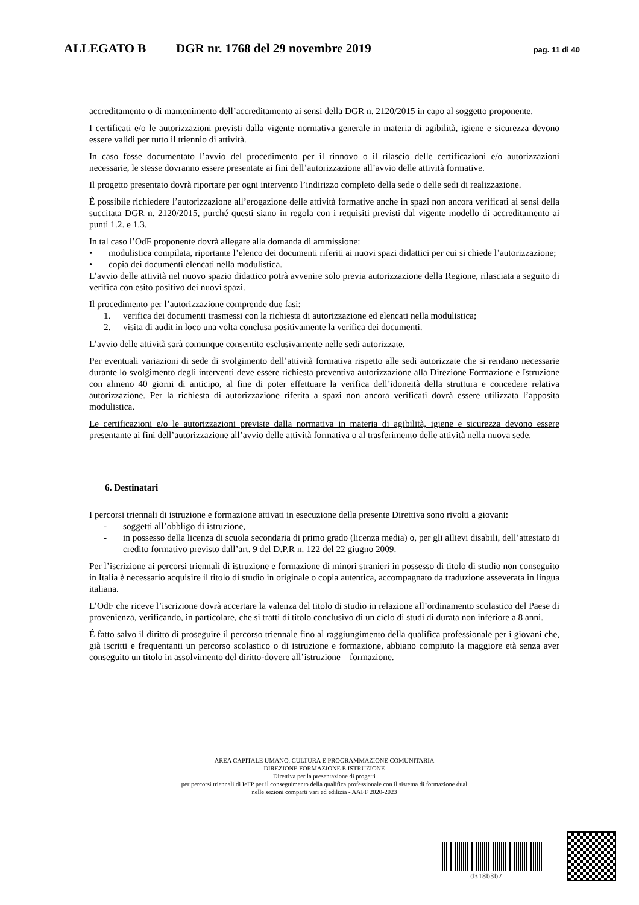ALLEGATO B DGR nr. 1768 del 29 novembre 2019 pag. 11 di 40
accreditamento o di mantenimento dell’accreditamento ai sensi della DGR n. 2120/2015 in capo al soggetto proponente.
I certificati e/o le autorizzazioni previsti dalla vigente normativa generale in materia di agibilità, igiene e sicurezza devono essere validi per tutto il triennio di attività.
In caso fosse documentato l’avvio del procedimento per il rinnovo o il rilascio delle certificazioni e/o autorizzazioni necessarie, le stesse dovranno essere presentate ai fini dell’autorizzazione all’avvio delle attività formative.
Il progetto presentato dovrà riportare per ogni intervento l’indirizzo completo della sede o delle sedi di realizzazione.
È possibile richiedere l’autorizzazione all’erogazione delle attività formative anche in spazi non ancora verificati ai sensi della succitata DGR n. 2120/2015, purché questi siano in regola con i requisiti previsti dal vigente modello di accreditamento ai punti 1.2. e 1.3.
In tal caso l’OdF proponente dovrà allegare alla domanda di ammissione:
• modulistica compilata, riportante l’elenco dei documenti riferiti ai nuovi spazi didattici per cui si chiede l’autorizzazione;
• copia dei documenti elencati nella modulistica.
L’avvio delle attività nel nuovo spazio didattico potrà avvenire solo previa autorizzazione della Regione, rilasciata a seguito di verifica con esito positivo dei nuovi spazi.
Il procedimento per l’autorizzazione comprende due fasi:
1. verifica dei documenti trasmessi con la richiesta di autorizzazione ed elencati nella modulistica;
2. visita di audit in loco una volta conclusa positivamente la verifica dei documenti.
L’avvio delle attività sarà comunque consentito esclusivamente nelle sedi autorizzate.
Per eventuali variazioni di sede di svolgimento dell’attività formativa rispetto alle sedi autorizzate che si rendano necessarie durante lo svolgimento degli interventi deve essere richiesta preventiva autorizzazione alla Direzione Formazione e Istruzione con almeno 40 giorni di anticipo, al fine di poter effettuare la verifica dell’idoneità della struttura e concedere relativa autorizzazione. Per la richiesta di autorizzazione riferita a spazi non ancora verificati dovrà essere utilizzata l’apposita modulistica.
Le certificazioni e/o le autorizzazioni previste dalla normativa in materia di agibilità, igiene e sicurezza devono essere presentante ai fini dell’autorizzazione all’avvio delle attività formativa o al trasferimento delle attività nella nuova sede.
6. Destinatari
I percorsi triennali di istruzione e formazione attivati in esecuzione della presente Direttiva sono rivolti a giovani:
- soggetti all’obbligo di istruzione,
- in possesso della licenza di scuola secondaria di primo grado (licenza media) o, per gli allievi disabili, dell’attestato di credito formativo previsto dall’art. 9 del D.P.R n. 122 del 22 giugno 2009.
Per l’iscrizione ai percorsi triennali di istruzione e formazione di minori stranieri in possesso di titolo di studio non conseguito in Italia è necessario acquisire il titolo di studio in originale o copia autentica, accompagnato da traduzione asseverata in lingua italiana.
L’OdF che riceve l’iscrizione dovrà accertare la valenza del titolo di studio in relazione all’ordinamento scolastico del Paese di provenienza, verificando, in particolare, che si tratti di titolo conclusivo di un ciclo di studi di durata non inferiore a 8 anni.
É fatto salvo il diritto di proseguire il percorso triennale fino al raggiungimento della qualifica professionale per i giovani che, già iscritti e frequentanti un percorso scolastico o di istruzione e formazione, abbiano compiuto la maggiore età senza aver conseguito un titolo in assolvimento del diritto-dovere all’istruzione – formazione.
AREA CAPITALE UMANO, CULTURA E PROGRAMMAZIONE COMUNITARIA
DIREZIONE FORMAZIONE E ISTRUZIONE
Direttiva per la presentazione di progetti
per percorsi triennali di IeFP per il conseguimento della qualifica professionale con il sistema di formazione dual
nelle sezioni comparti vari ed edilizia - AAFF 2020-2023
d318b3b7